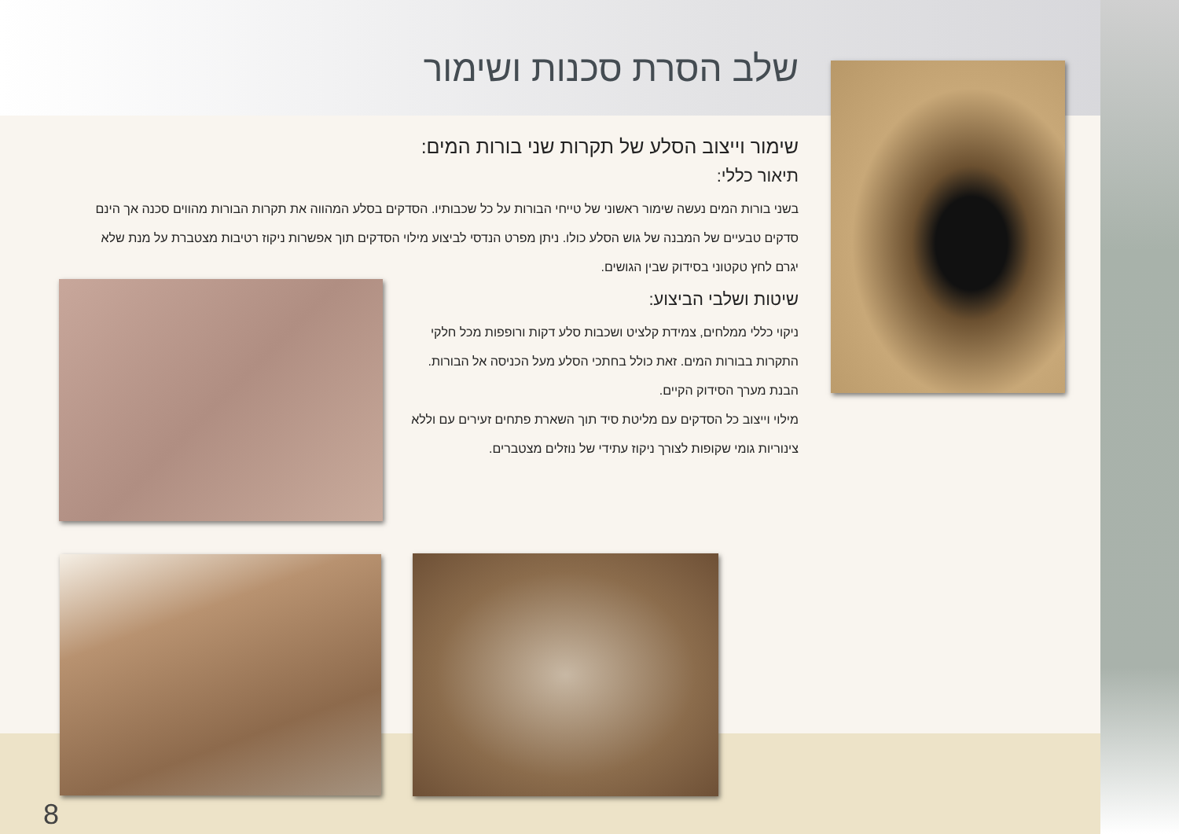שלב הסרת סכנות ושימור
שימור וייצוב הסלע של תקרות שני בורות המים:
תיאור כללי:
בשני בורות המים נעשה שימור ראשוני של טייחי הבורות על כל שכבותיו. הסדקים בסלע המהווה את תקרות הבורות מהווים סכנה אך הינם סדקים טבעיים של המבנה של גוש הסלע כולו. ניתן מפרט הנדסי לביצוע מילוי הסדקים תוך אפשרות ניקוז רטיבות מצטברת על מנת שלא יגרם לחץ טקטוני בסידוק שבין הגושים.
שיטות ושלבי הביצוע:
ניקוי כללי ממלחים, צמידת קלציט ושכבות סלע דקות ורופפות מכל חלקי התקרות בבורות המים. זאת כולל בחתכי הסלע מעל הכניסה אל הבורות.
הבנת מערך הסידוק הקיים.
מילוי וייצוב כל הסדקים עם מליטת סיד תוך השארת פתחים זעירים עם וללא צינוריות גומי שקופות לצורך ניקוז עתידי של נוזלים מצטברים.
8